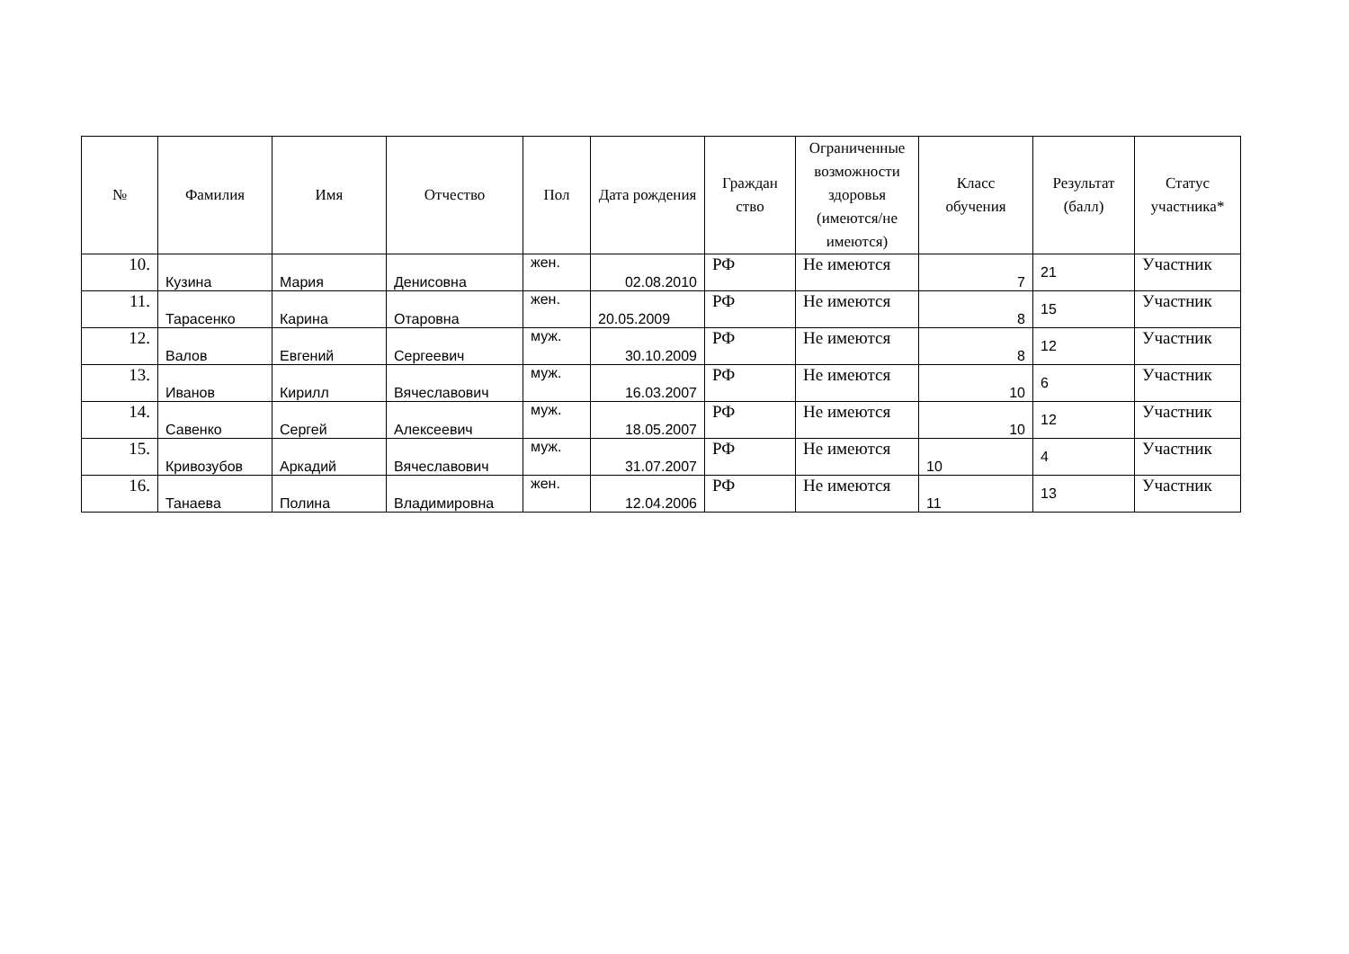| № | Фамилия | Имя | Отчество | Пол | Дата рождения | Граждан ство | Ограниченные возможности здоровья (имеются/не имеются) | Класс обучения | Результат (балл) | Статус участника* |
| --- | --- | --- | --- | --- | --- | --- | --- | --- | --- | --- |
| 10. | Кузина | Мария | Денисовна | жен. | 02.08.2010 | РФ | Не имеются | 7 | 21 | Участник |
| 11. | Тарасенко | Карина | Отаровна | жен. | 20.05.2009 | РФ | Не имеются | 8 | 15 | Участник |
| 12. | Валов | Евгений | Сергеевич | муж. | 30.10.2009 | РФ | Не имеются | 8 | 12 | Участник |
| 13. | Иванов | Кирилл | Вячеславович | муж. | 16.03.2007 | РФ | Не имеются | 10 | 6 | Участник |
| 14. | Савенко | Сергей | Алексеевич | муж. | 18.05.2007 | РФ | Не имеются | 10 | 12 | Участник |
| 15. | Кривозубов | Аркадий | Вячеславович | муж. | 31.07.2007 | РФ | Не имеются | 10 | 4 | Участник |
| 16. | Танаева | Полина | Владимировна | жен. | 12.04.2006 | РФ | Не имеются | 11 | 13 | Участник |